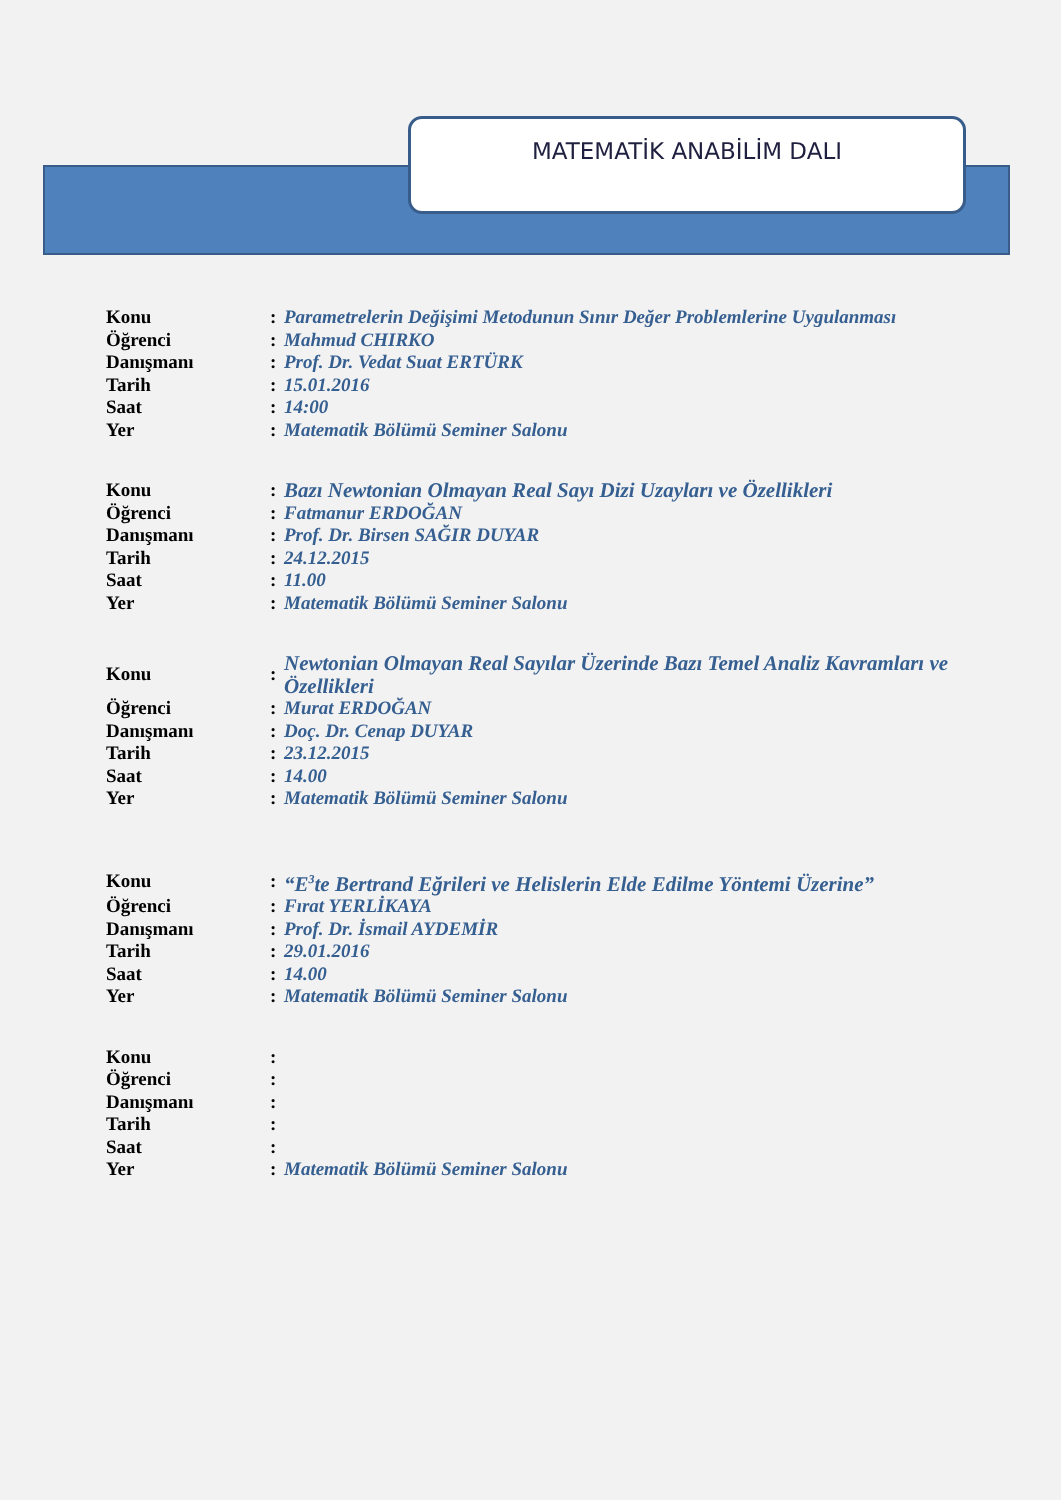MATEMATİK ANABİLİM DALI
| Konu | : | Parametrelerin Değişimi Metodunun Sınır Değer Problemlerine Uygulanması |
| Öğrenci | : | Mahmud CHIRKO |
| Danışmanı | : | Prof. Dr. Vedat Suat ERTÜRK |
| Tarih | : | 15.01.2016 |
| Saat | : | 14:00 |
| Yer | : | Matematik Bölümü Seminer Salonu |
| Konu | : | Bazı Newtonian Olmayan Real Sayı Dizi Uzayları ve Özellikleri |
| Öğrenci | : | Fatmanur ERDOĞAN |
| Danışmanı | : | Prof. Dr. Birsen SAĞIR DUYAR |
| Tarih | : | 24.12.2015 |
| Saat | : | 11.00 |
| Yer | : | Matematik Bölümü Seminer Salonu |
| Konu | : | Newtonian Olmayan Real Sayılar Üzerinde Bazı Temel Analiz Kavramları ve Özellikleri |
| Öğrenci | : | Murat ERDOĞAN |
| Danışmanı | : | Doç. Dr. Cenap DUYAR |
| Tarih | : | 23.12.2015 |
| Saat | : | 14.00 |
| Yer | : | Matematik Bölümü Seminer Salonu |
| Konu | : | “E<sup>3</sup>te Bertrand Eğrileri ve Helislerin Elde Edilme Yöntemi Üzerine” |
| Öğrenci | : | Fırat YERLİKAYA |
| Danışmanı | : | Prof. Dr. İsmail AYDEMİR |
| Tarih | : | 29.01.2016 |
| Saat | : | 14.00 |
| Yer | : | Matematik Bölümü Seminer Salonu |
| Konu | : | |
| Öğrenci | : | |
| Danışmanı | : | |
| Tarih | : | |
| Saat | : | |
| Yer | : | Matematik Bölümü Seminer Salonu |